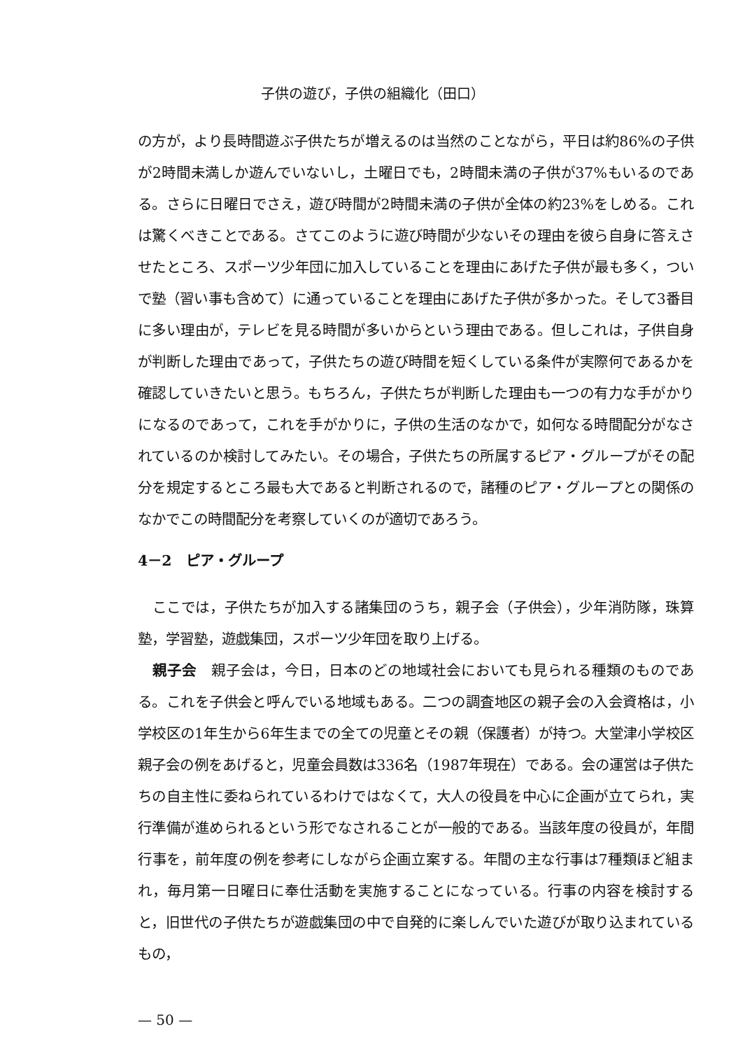子供の遊び，子供の組織化（田口）
の方が，より長時間遊ぶ子供たちが増えるのは当然のことながら，平日は約86%の子供が2時間未満しか遊んでいないし，土曜日でも，2時間未満の子供が37%もいるのである。さらに日曜日でさえ，遊び時間が2時間未満の子供が全体の約23%をしめる。これは驚くべきことである。さてこのように遊び時間が少ないその理由を彼ら自身に答えさせたところ、スポーツ少年団に加入していることを理由にあげた子供が最も多く，ついで塾（習い事も含めて）に通っていることを理由にあげた子供が多かった。そして3番目に多い理由が，テレビを見る時間が多いからという理由である。但しこれは，子供自身が判断した理由であって，子供たちの遊び時間を短くしている条件が実際何であるかを確認していきたいと思う。もちろん，子供たちが判断した理由も一つの有力な手がかりになるのであって，これを手がかりに，子供の生活のなかで，如何なる時間配分がなされているのか検討してみたい。その場合，子供たちの所属するピア・グループがその配分を規定するところ最も大であると判断されるので，諸種のピア・グループとの関係のなかでこの時間配分を考察していくのが適切であろう。
4－2　ピア・グループ
ここでは，子供たちが加入する諸集団のうち，親子会（子供会），少年消防隊，珠算塾，学習塾，遊戯集団，スポーツ少年団を取り上げる。
親子会　親子会は，今日，日本のどの地域社会においても見られる種類のものである。これを子供会と呼んでいる地域もある。二つの調査地区の親子会の入会資格は，小学校区の1年生から6年生までの全ての児童とその親（保護者）が持つ。大堂津小学校区親子会の例をあげると，児童会員数は336名（1987年現在）である。会の運営は子供たちの自主性に委ねられているわけではなくて，大人の役員を中心に企画が立てられ，実行準備が進められるという形でなされることが一般的である。当該年度の役員が，年間行事を，前年度の例を参考にしながら企画立案する。年間の主な行事は7種類ほど組まれ，毎月第一日曜日に奉仕活動を実施することになっている。行事の内容を検討すると，旧世代の子供たちが遊戯集団の中で自発的に楽しんでいた遊びが取り込まれているもの，
— 50 —